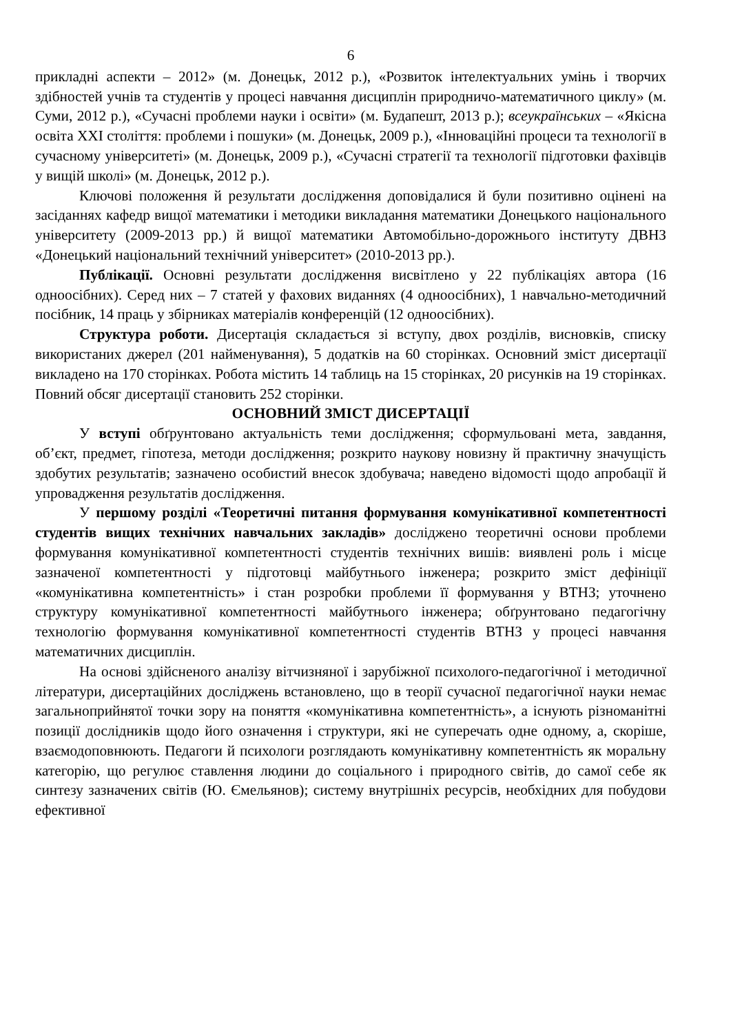6
прикладні аспекти – 2012» (м. Донецьк, 2012 р.), «Розвиток інтелектуальних умінь і творчих здібностей учнів та студентів у процесі навчання дисциплін природничо-математичного циклу» (м. Суми, 2012 р.), «Сучасні проблеми науки і освіти» (м. Будапешт, 2013 р.); всеукраїнських – «Якісна освіта XXI століття: проблеми і пошуки» (м. Донецьк, 2009 р.), «Інноваційні процеси та технології в сучасному університеті» (м. Донецьк, 2009 р.), «Сучасні стратегії та технології підготовки фахівців у вищій школі» (м. Донецьк, 2012 р.).
Ключові положення й результати дослідження доповідалися й були позитивно оцінені на засіданнях кафедр вищої математики і методики викладання математики Донецького національного університету (2009-2013 рр.) й вищої математики Автомобільно-дорожнього інституту ДВНЗ «Донецький національний технічний університет» (2010-2013 рр.).
Публікації. Основні результати дослідження висвітлено у 22 публікаціях автора (16 одноосібних). Серед них – 7 статей у фахових виданнях (4 одноосібних), 1 навчально-методичний посібник, 14 праць у збірниках матеріалів конференцій (12 одноосібних).
Структура роботи. Дисертація складається зі вступу, двох розділів, висновків, списку використаних джерел (201 найменування), 5 додатків на 60 сторінках. Основний зміст дисертації викладено на 170 сторінках. Робота містить 14 таблиць на 15 сторінках, 20 рисунків на 19 сторінках. Повний обсяг дисертації становить 252 сторінки.
ОСНОВНИЙ ЗМІСТ ДИСЕРТАЦІЇ
У вступі обґрунтовано актуальність теми дослідження; сформульовані мета, завдання, об’єкт, предмет, гіпотеза, методи дослідження; розкрито наукову новизну й практичну значущість здобутих результатів; зазначено особистий внесок здобувача; наведено відомості щодо апробації й упровадження результатів дослідження.
У першому розділі «Теоретичні питання формування комунікативної компетентності студентів вищих технічних навчальних закладів» досліджено теоретичні основи проблеми формування комунікативної компетентності студентів технічних вишів: виявлені роль і місце зазначеної компетентності у підготовці майбутнього інженера; розкрито зміст дефініції «комунікативна компетентність» і стан розробки проблеми її формування у ВТНЗ; уточнено структуру комунікативної компетентності майбутнього інженера; обґрунтовано педагогічну технологію формування комунікативної компетентності студентів ВТНЗ у процесі навчання математичних дисциплін.
На основі здійсненого аналізу вітчизняної і зарубіжної психолого-педагогічної і методичної літератури, дисертаційних досліджень встановлено, що в теорії сучасної педагогічної науки немає загальноприйнятої точки зору на поняття «комунікативна компетентність», а існують різноманітні позиції дослідників щодо його означення і структури, які не суперечать одне одному, а, скоріше, взаємодоповнюють. Педагоги й психологи розглядають комунікативну компетентність як моральну категорію, що регулює ставлення людини до соціального і природного світів, до самої себе як синтезу зазначених світів (Ю. Ємельянов); систему внутрішніх ресурсів, необхідних для побудови ефективної